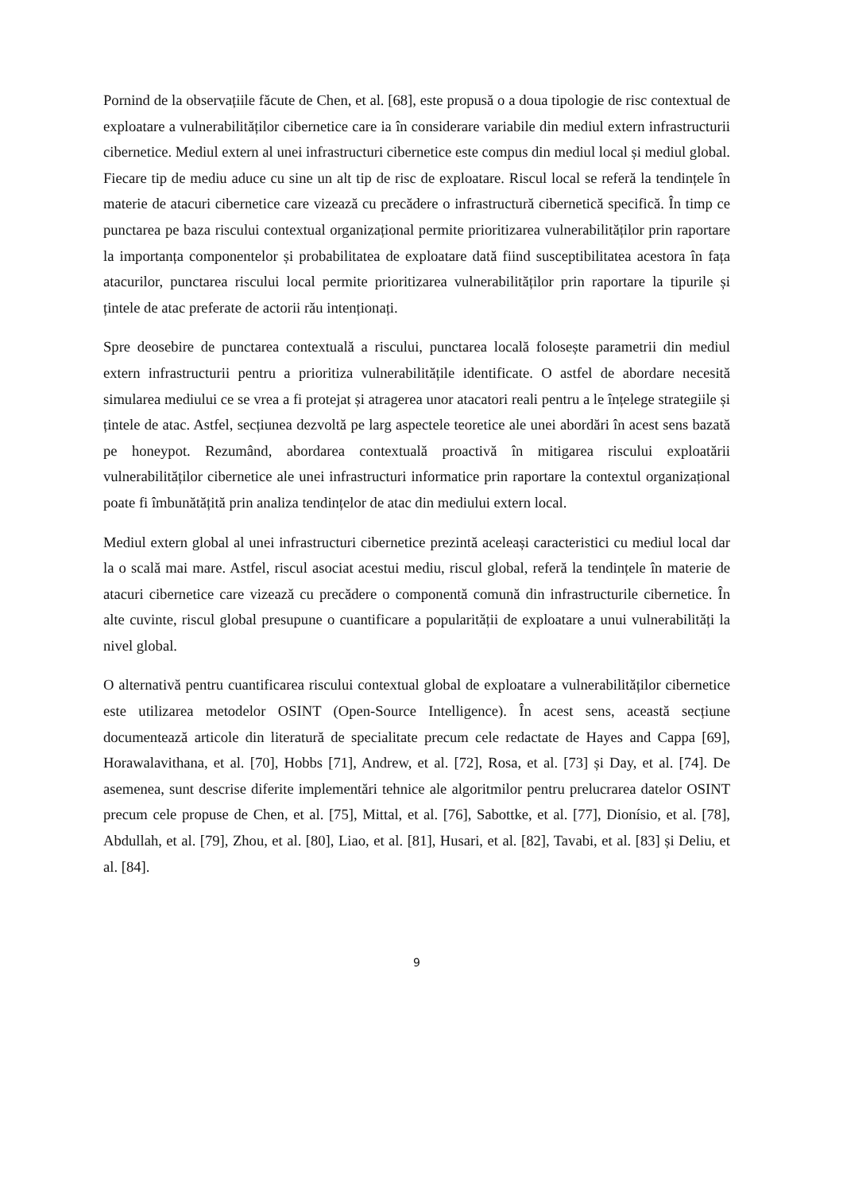Pornind de la observațiile făcute de Chen, et al. [68], este propusă o a doua tipologie de risc contextual de exploatare a vulnerabilităților cibernetice care ia în considerare variabile din mediul extern infrastructurii cibernetice. Mediul extern al unei infrastructuri cibernetice este compus din mediul local și mediul global. Fiecare tip de mediu aduce cu sine un alt tip de risc de exploatare. Riscul local se referă la tendințele în materie de atacuri cibernetice care vizează cu precădere o infrastructură cibernetică specifică. În timp ce punctarea pe baza riscului contextual organizațional permite prioritizarea vulnerabilităților prin raportare la importanța componentelor și probabilitatea de exploatare dată fiind susceptibilitatea acestora în fața atacurilor, punctarea riscului local permite prioritizarea vulnerabilităților prin raportare la tipurile și țintele de atac preferate de actorii rău intenționați.
Spre deosebire de punctarea contextuală a riscului, punctarea locală folosește parametrii din mediul extern infrastructurii pentru a prioritiza vulnerabilitățile identificate. O astfel de abordare necesită simularea mediului ce se vrea a fi protejat și atragerea unor atacatori reali pentru a le înțelege strategiile și țintele de atac. Astfel, secțiunea dezvoltă pe larg aspectele teoretice ale unei abordări în acest sens bazată pe honeypot. Rezumând, abordarea contextuală proactivă în mitigarea riscului exploatării vulnerabilităților cibernetice ale unei infrastructuri informatice prin raportare la contextul organizațional poate fi îmbunătățită prin analiza tendințelor de atac din mediului extern local.
Mediul extern global al unei infrastructuri cibernetice prezintă aceleași caracteristici cu mediul local dar la o scală mai mare. Astfel, riscul asociat acestui mediu, riscul global, referă la tendințele în materie de atacuri cibernetice care vizează cu precădere o componentă comună din infrastructurile cibernetice. În alte cuvinte, riscul global presupune o cuantificare a popularității de exploatare a unui vulnerabilități la nivel global.
O alternativă pentru cuantificarea riscului contextual global de exploatare a vulnerabilităților cibernetice este utilizarea metodelor OSINT (Open-Source Intelligence). În acest sens, această secțiune documentează articole din literatură de specialitate precum cele redactate de Hayes and Cappa [69], Horawalavithana, et al. [70], Hobbs [71], Andrew, et al. [72], Rosa, et al. [73] și Day, et al. [74]. De asemenea, sunt descrise diferite implementări tehnice ale algoritmilor pentru prelucrarea datelor OSINT precum cele propuse de Chen, et al. [75], Mittal, et al. [76], Sabottke, et al. [77], Dionísio, et al. [78], Abdullah, et al. [79], Zhou, et al. [80], Liao, et al. [81], Husari, et al. [82], Tavabi, et al. [83] și Deliu, et al. [84].
9